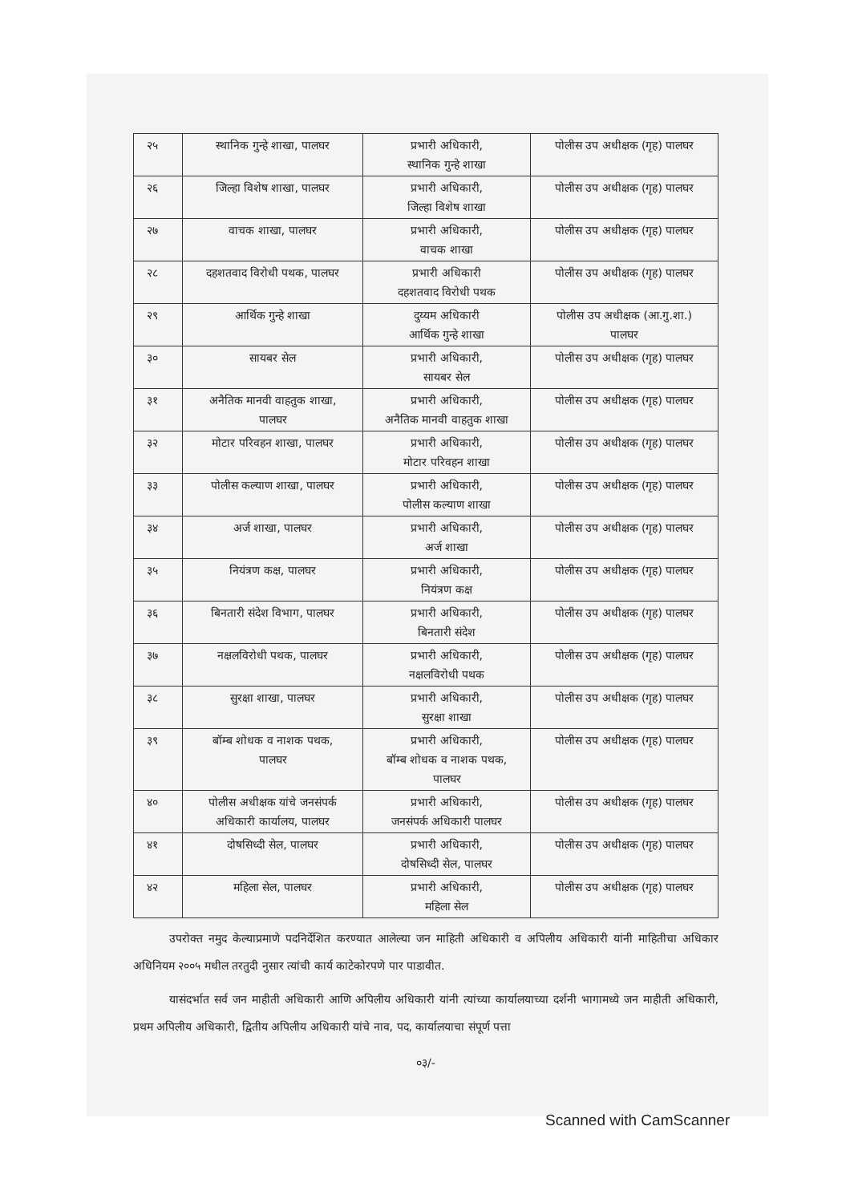| २५ | स्थानिक गुन्हे शाखा, पालघर | प्रभारी अधिकारी, स्थानिक गुन्हे शाखा | पोलीस उप अधीक्षक (गृह) पालघर |
| २६ | जिल्हा विशेष शाखा, पालघर | प्रभारी अधिकारी, जिल्हा विशेष शाखा | पोलीस उप अधीक्षक (गृह) पालघर |
| २७ | वाचक शाखा, पालघर | प्रभारी अधिकारी, वाचक शाखा | पोलीस उप अधीक्षक (गृह) पालघर |
| २८ | दहशतवाद विरोधी पथक, पालघर | प्रभारी अधिकारी दहशतवाद विरोधी पथक | पोलीस उप अधीक्षक (गृह) पालघर |
| २९ | आर्थिक गुन्हे शाखा | दुय्यम अधिकारी आर्थिक गुन्हे शाखा | पोलीस उप अधीक्षक (आ.गु.शा.) पालघर |
| ३० | सायबर सेल | प्रभारी अधिकारी, सायबर सेल | पोलीस उप अधीक्षक (गृह) पालघर |
| ३१ | अनैतिक मानवी वाहतुक शाखा, पालघर | प्रभारी अधिकारी, अनैतिक मानवी वाहतुक शाखा | पोलीस उप अधीक्षक (गृह) पालघर |
| ३२ | मोटार परिवहन शाखा, पालघर | प्रभारी अधिकारी, मोटार परिवहन शाखा | पोलीस उप अधीक्षक (गृह) पालघर |
| ३३ | पोलीस कल्याण शाखा, पालघर | प्रभारी अधिकारी, पोलीस कल्याण शाखा | पोलीस उप अधीक्षक (गृह) पालघर |
| ३४ | अर्ज शाखा, पालघर | प्रभारी अधिकारी, अर्ज शाखा | पोलीस उप अधीक्षक (गृह) पालघर |
| ३५ | नियंत्रण कक्ष, पालघर | प्रभारी अधिकारी, नियंत्रण कक्ष | पोलीस उप अधीक्षक (गृह) पालघर |
| ३६ | बिनतारी संदेश विभाग, पालघर | प्रभारी अधिकारी, बिनतारी संदेश | पोलीस उप अधीक्षक (गृह) पालघर |
| ३७ | नक्षलविरोधी पथक, पालघर | प्रभारी अधिकारी, नक्षलविरोधी पथक | पोलीस उप अधीक्षक (गृह) पालघर |
| ३८ | सुरक्षा शाखा, पालघर | प्रभारी अधिकारी, सुरक्षा शाखा | पोलीस उप अधीक्षक (गृह) पालघर |
| ३९ | बॉम्ब शोधक व नाशक पथक, पालघर | प्रभारी अधिकारी, बॉम्ब शोधक व नाशक पथक, पालघर | पोलीस उप अधीक्षक (गृह) पालघर |
| ४० | पोलीस अधीक्षक यांचे जनसंपर्क अधिकारी कार्यालय, पालघर | प्रभारी अधिकारी, जनसंपर्क अधिकारी पालघर | पोलीस उप अधीक्षक (गृह) पालघर |
| ४१ | दोषसिध्दी सेल, पालघर | प्रभारी अधिकारी, दोषसिध्दी सेल, पालघर | पोलीस उप अधीक्षक (गृह) पालघर |
| ४२ | महिला सेल, पालघर | प्रभारी अधिकारी, महिला सेल | पोलीस उप अधीक्षक (गृह) पालघर |
उपरोक्त नमुद केल्याप्रमाणे पदनिर्देशित करण्यात आलेल्या जन माहिती अधिकारी व अपिलीय अधिकारी यांनी माहितीचा अधिकार अधिनियम २००५ मधील तरतुदी नुसार त्यांची कार्य काटेकोरपणे पार पाडावीत.
यासंदर्भात सर्व जन माहीती अधिकारी आणि अपिलीय अधिकारी यांनी त्यांच्या कार्यालयाच्या दर्शनी भागामध्ये जन माहीती अधिकारी, प्रथम अपिलीय अधिकारी, द्वितीय अपिलीय अधिकारी यांचे नाव, पद, कार्यालयाचा संपूर्ण पत्ता
०३/-
Scanned with CamScanner